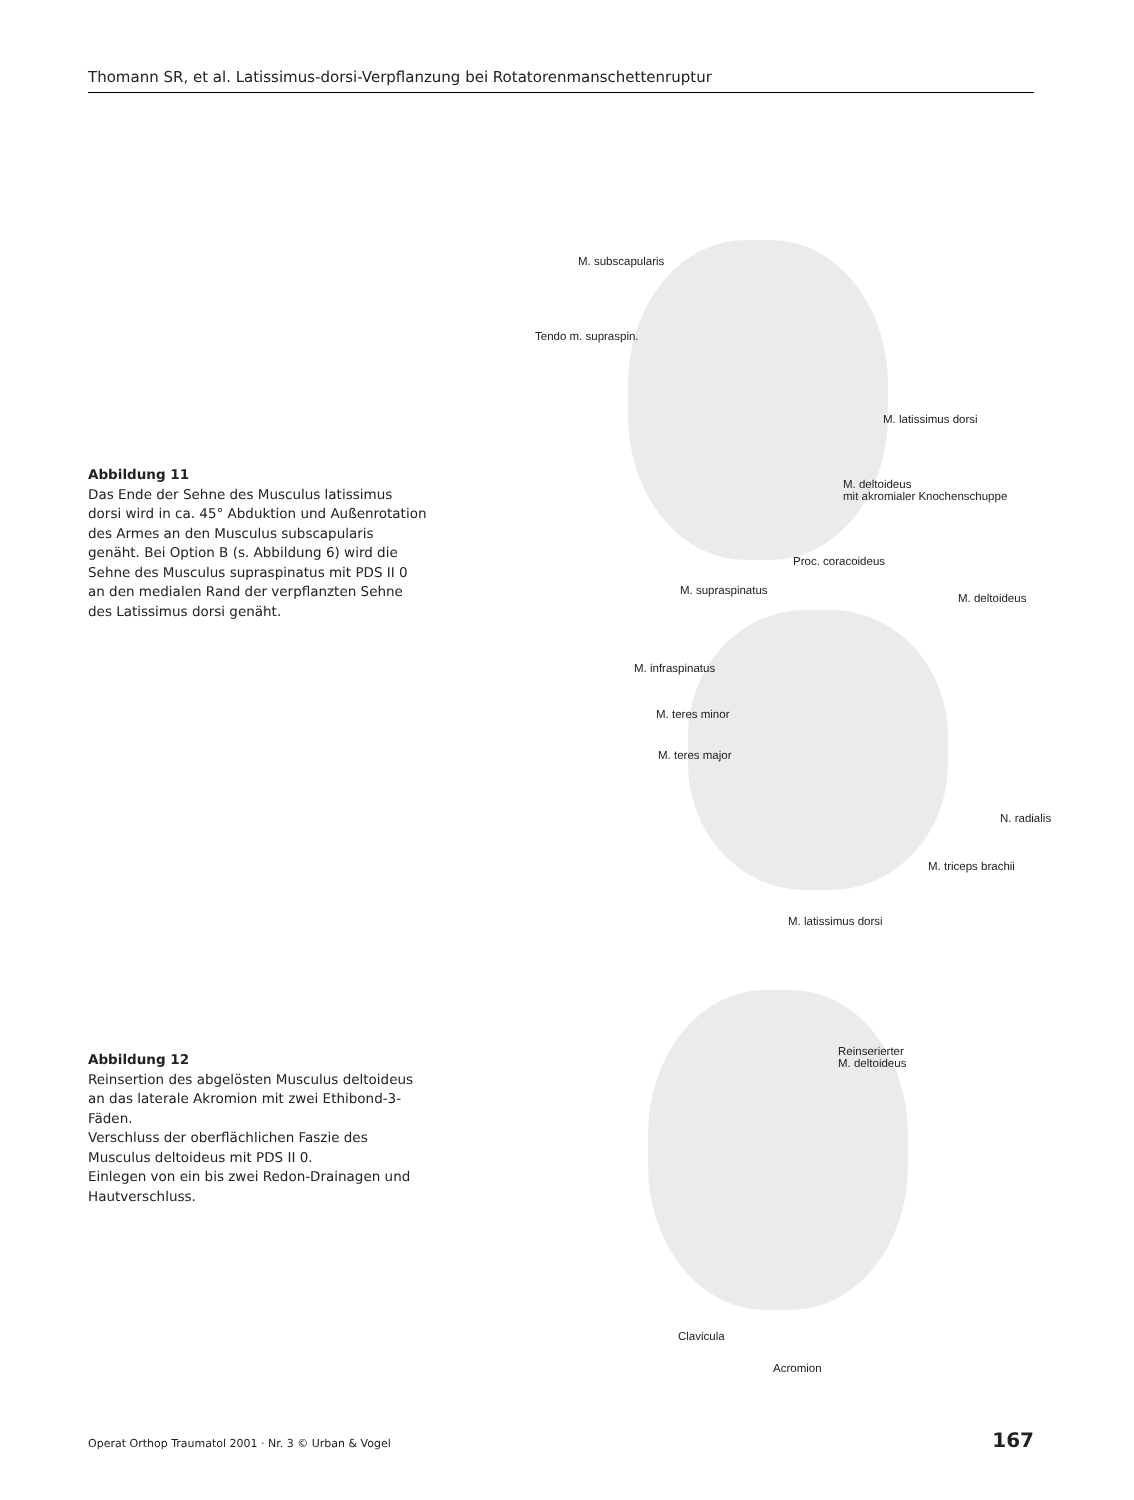Thomann SR, et al. Latissimus-dorsi-Verpflanzung bei Rotatorenmanschettenruptur
Abbildung 11
Das Ende der Sehne des Musculus latissimus dorsi wird in ca. 45° Abduktion und Außenrotation des Armes an den Musculus subscapularis genäht. Bei Option B (s. Abbildung 6) wird die Sehne des Musculus supraspinatus mit PDS II 0 an den medialen Rand der verpflanzten Sehne des Latissimus dorsi genäht.
M. subscapularis
Tendo m. supraspin.
M. latissimus dorsi
M. deltoideus
mit akromialer Knochenschuppe
Proc. coracoideus
M. supraspinatus
M. deltoideus
M. infraspinatus
M. teres minor
M. teres major
N. radialis
M. triceps brachii
M. latissimus dorsi
Abbildung 12
Reinsertion des abgelösten Musculus deltoideus an das laterale Akromion mit zwei Ethibond-3-Fäden.
Verschluss der oberflächlichen Faszie des Musculus deltoideus mit PDS II 0.
Einlegen von ein bis zwei Redon-Drainagen und Hautverschluss.
Reinserierter
M. deltoideus
Clavicula
Acromion
Operat Orthop Traumatol 2001 · Nr. 3 © Urban & Vogel 167